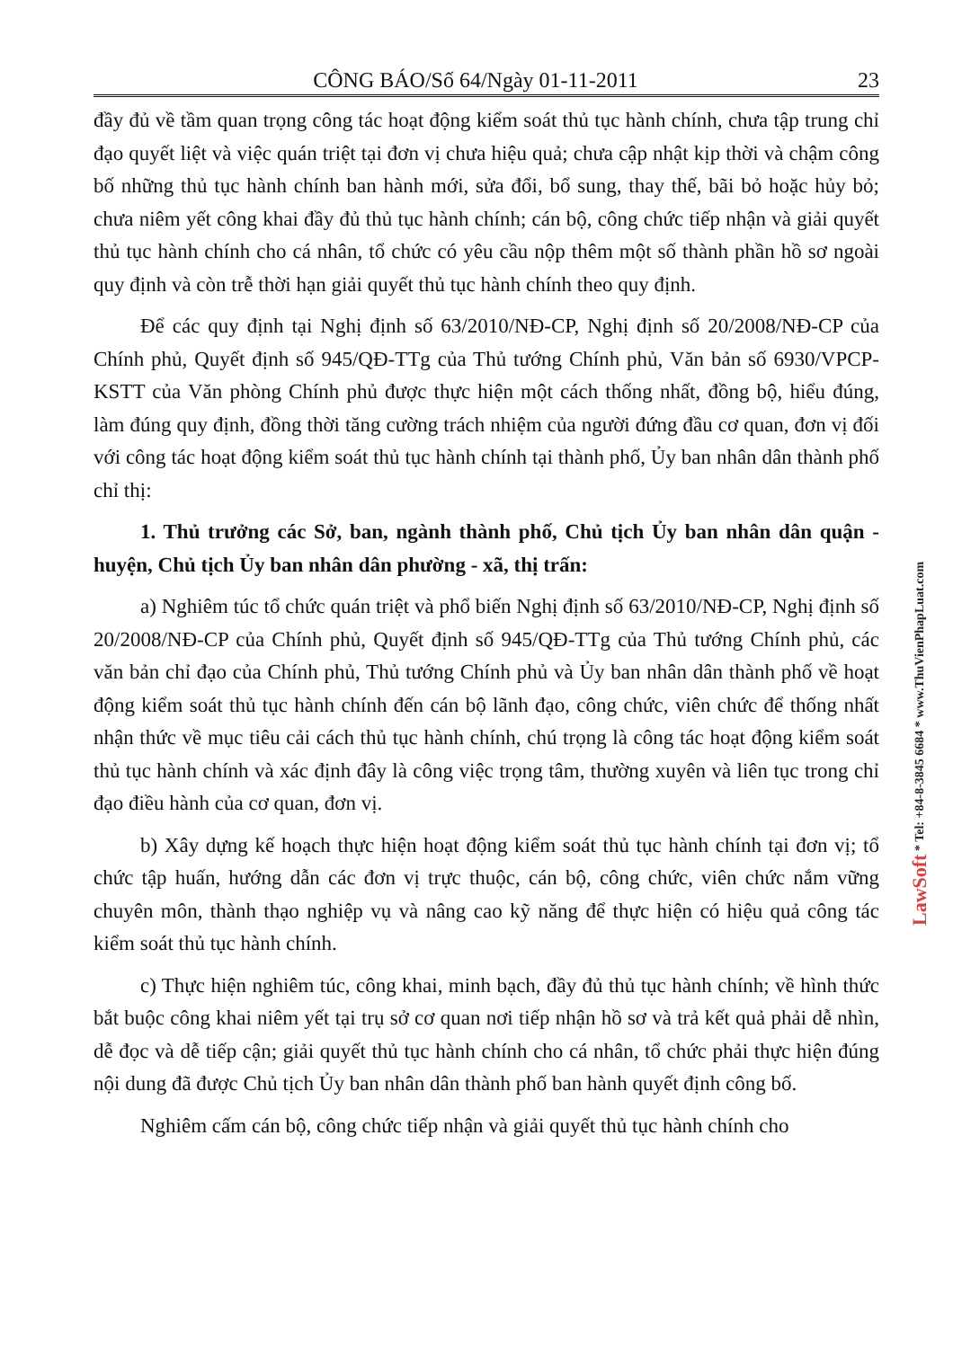CÔNG BÁO/Số 64/Ngày 01-11-2011 23
đầy đủ về tầm quan trọng công tác hoạt động kiểm soát thủ tục hành chính, chưa tập trung chỉ đạo quyết liệt và việc quán triệt tại đơn vị chưa hiệu quả; chưa cập nhật kịp thời và chậm công bố những thủ tục hành chính ban hành mới, sửa đổi, bổ sung, thay thế, bãi bỏ hoặc hủy bỏ; chưa niêm yết công khai đầy đủ thủ tục hành chính; cán bộ, công chức tiếp nhận và giải quyết thủ tục hành chính cho cá nhân, tổ chức có yêu cầu nộp thêm một số thành phần hồ sơ ngoài quy định và còn trễ thời hạn giải quyết thủ tục hành chính theo quy định.
Để các quy định tại Nghị định số 63/2010/NĐ-CP, Nghị định số 20/2008/NĐ-CP của Chính phủ, Quyết định số 945/QĐ-TTg của Thủ tướng Chính phủ, Văn bản số 6930/VPCP-KSTT của Văn phòng Chính phủ được thực hiện một cách thống nhất, đồng bộ, hiểu đúng, làm đúng quy định, đồng thời tăng cường trách nhiệm của người đứng đầu cơ quan, đơn vị đối với công tác hoạt động kiểm soát thủ tục hành chính tại thành phố, Ủy ban nhân dân thành phố chỉ thị:
1. Thủ trưởng các Sở, ban, ngành thành phố, Chủ tịch Ủy ban nhân dân quận - huyện, Chủ tịch Ủy ban nhân dân phường - xã, thị trấn:
a) Nghiêm túc tổ chức quán triệt và phổ biến Nghị định số 63/2010/NĐ-CP, Nghị định số 20/2008/NĐ-CP của Chính phủ, Quyết định số 945/QĐ-TTg của Thủ tướng Chính phủ, các văn bản chỉ đạo của Chính phủ, Thủ tướng Chính phủ và Ủy ban nhân dân thành phố về hoạt động kiểm soát thủ tục hành chính đến cán bộ lãnh đạo, công chức, viên chức để thống nhất nhận thức về mục tiêu cải cách thủ tục hành chính, chú trọng là công tác hoạt động kiểm soát thủ tục hành chính và xác định đây là công việc trọng tâm, thường xuyên và liên tục trong chỉ đạo điều hành của cơ quan, đơn vị.
b) Xây dựng kế hoạch thực hiện hoạt động kiểm soát thủ tục hành chính tại đơn vị; tổ chức tập huấn, hướng dẫn các đơn vị trực thuộc, cán bộ, công chức, viên chức nắm vững chuyên môn, thành thạo nghiệp vụ và nâng cao kỹ năng để thực hiện có hiệu quả công tác kiểm soát thủ tục hành chính.
c) Thực hiện nghiêm túc, công khai, minh bạch, đầy đủ thủ tục hành chính; về hình thức bắt buộc công khai niêm yết tại trụ sở cơ quan nơi tiếp nhận hồ sơ và trả kết quả phải dễ nhìn, dễ đọc và dễ tiếp cận; giải quyết thủ tục hành chính cho cá nhân, tổ chức phải thực hiện đúng nội dung đã được Chủ tịch Ủy ban nhân dân thành phố ban hành quyết định công bố.
Nghiêm cấm cán bộ, công chức tiếp nhận và giải quyết thủ tục hành chính cho
LawSoft * Tel: +84-8-3845 6684 * www.ThuVienPhapLuat.com